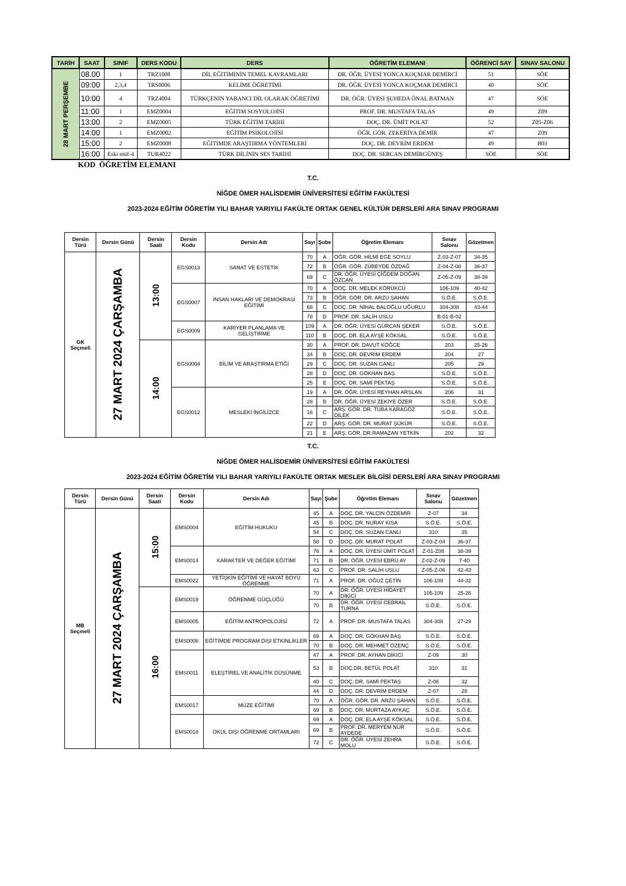| TARİH | SAAT | SINIF | DERS KODU | DERS | ÖĞRETİM ELEMANI | ÖĞRENCİ SAY | SINAV SALONU |
| --- | --- | --- | --- | --- | --- | --- | --- |
| 28 MART PERŞEMBE | 08.00 | 1 | TRZ1008 | DİL EĞİTİMİNİN TEMEL KAVRAMLARI | DR. ÖĞR. ÜYESİ YONCA KOÇMAR DEMİRCİ | 51 | SÖE |
| | 09:00 | 2,3,4 | TRS0006 | KELİME ÖĞRETİMİ | DR. ÖĞR. ÜYESİ YONCA KOÇMAR DEMİRCİ | 40 | SÖE |
| | 10:00 | 4 | TRZ4004 | TÜRKÇENİN YABANCI DİL OLARAK ÖĞRETİMİ | DR. ÖĞR. ÜYESİ ŞUHEDA ÖNAL BATMAN | 47 | SÖE |
| | 11:00 | 1 | EMZ0004 | EĞİTİM SOSYOLOJİSİ | PROF. DR. MUSTAFA TALAS | 49 | Z09 |
| | 13:00 | 2 | EMZ0005 | TÜRK EĞİTİM TARİHİ | DOÇ. DR. ÜMİT POLAT | 52 | Z05-Z06 |
| | 14:00 | 1 | EMZ0002 | EĞİTİM PSİKOLOJİSİ | ÖĞR. GÖR. ZEKERİYA DEMİR | 47 | Z09 |
| | 15:00 | 2 | EMZ0008 | EĞİTİMDE ARAŞTIRMA YÖNTEMLERİ | DOÇ. DR. DEVRİM ERDEM | 49 | B03 |
| | 16:00 | Eski müf-4 | TUR4022 | TÜRK DİLİNİN SES TARİHİ | DOÇ. DR. SERCAN DEMİRGÜNEŞ | SÖE | SÖE |
KOD ÖĞRETİM ELEMANI
T.C.
NİĞDE ÖMER HALİSDEMİR ÜNİVERSİTESİ EĞİTİM FAKÜLTESİ
2023-2024 EĞİTİM ÖĞRETİM YILI BAHAR YARIYILI FAKÜLTE ORTAK GENEL KÜLTÜR DERSLERİ ARA SINAV PROGRAMI
| Dersin Türü | Dersin Günü | Dersin Saati | Dersin Kodu | Dersin Adı | Sayı | Şube | Öğretim Elemanı | Sınav Salonu | Gözetmen |
| --- | --- | --- | --- | --- | --- | --- | --- | --- | --- |
| GK Seçmeli | 27 MART 2024 ÇARŞAMBA | 13:00 | EGS0013 | SANAT VE ESTETİK | 70 | A | ÖĞR. GÖR. HİLMİ EGE SOYLU | Z-03-Z-07 | 34-35 |
| | | | | | 72 | B | ÖĞR. GÖR. ZÜBEYDE ÖZDAĞ | Z-04-Z-08 | 36-37 |
| | | | | | 69 | C | DR. ÖĞR. ÜYESİ ÇİĞDEM DOĞAN ÖZCAN | Z-05-Z-09 | 38-39 |
| | | | EGS0007 | İNSAN HAKLARI VE DEMOKRASİ EĞİTİMİ | 70 | A | DOÇ. DR. MELEK KÖRÜKCÜ | 106-109 | 40-42 |
| | | | | | 73 | B | ÖĞR. GÖR. DR. ARZU ŞAHAN | S.Ö.E. | S.Ö.E. |
| | | | | | 68 | C | DOÇ. DR. NİHAL BALOĞLU UĞURLU | 304-308 | 43-44 |
| | | | | | 78 | D | PROF. DR. SALİH USLU | B-01-B-02 | |
| | | | EGS0009 | KARİYER PLANLAMA VE GELİŞTİRME | 109 | A | DR. ÖĞR. ÜYESİ GÜRCAN ŞEKER | S.Ö.E. | S.Ö.E. |
| | | | | | 110 | B | DOÇ. DR. ELA AYŞE KÖKSAL | S.Ö.E. | S.Ö.E. |
| | | 14:00 | EGS0004 | BİLİM VE ARAŞTIRMA ETİĞİ | 30 | A | PROF. DR. DAVUT KÖĞCE | 203 | 25-26 |
| | | | | | 34 | B | DOÇ. DR. DEVRİM ERDEM | 204 | 27 |
| | | | | | 29 | C | DOÇ. DR. SUZAN CANLI | 205 | 29 |
| | | | | | 28 | D | DOÇ. DR. GÖKHAN BAŞ | S.Ö.E. | S.Ö.E. |
| | | | | | 25 | E | DOÇ. DR. SAMİ PEKTAŞ | S.Ö.E. | S.Ö.E. |
| | | | EGS0012 | MESLEKİ İNGİLİZCE | 19 | A | DR. ÖĞR. ÜYESİ REYHAN ARSLAN | 206 | 31 |
| | | | | | 28 | B | DR. ÖĞR. ÜYESİ ZEKİYE ÖZER | S.Ö.E. | S.Ö.E. |
| | | | | | 16 | C | ARŞ. GÖR. DR. TUBA KARAGÖZ DİLEK | S.Ö.E. | S.Ö.E. |
| | | | | | 22 | D | ARŞ. GÖR. DR. MURAT ŞÜKÜR | S.Ö.E. | S.Ö.E. |
| | | | | | 21 | E | ARŞ. GÖR. DR.RAMAZAN YETKİN | 202 | 32 |
T.C.
NİĞDE ÖMER HALİSDEMİR ÜNİVERSİTESİ EĞİTİM FAKÜLTESİ
2023-2024 EĞİTİM ÖĞRETİM YILI BAHAR YARIYILI FAKÜLTE ORTAK MESLEK BİLGİSİ DERSLERİ ARA SINAV PROGRAMI
| Dersin Türü | Dersin Günü | Dersin Saati | Dersin Kodu | Dersin Adı | Sayı | Şube | Öğretim Elemanı | Sınav Salonu | Gözetmen |
| --- | --- | --- | --- | --- | --- | --- | --- | --- | --- |
| MB Seçmeli | 27 MART 2024 ÇARŞAMBA | 15:00 | EMS0004 | EĞİTİM HUKUKU | 45 | A | DOÇ. DR. YALÇIN ÖZDEMİR | Z-07 | 34 |
| | | | | | 45 | B | DOÇ. DR. NURAY KISA | S.Ö.E. | S.Ö.E. |
| | | | | | 54 | C | DOÇ. DR. SUZAN CANLI | 310 | 35 |
| | | | | | 58 | D | DOÇ. DR. MURAT POLAT | Z-03-Z-04 | 36-37 |
| | | | EMS0014 | KARAKTER VE DEĞER EĞİTİMİ | 76 | A | DOÇ. DR. ÜYESİ ÜMİT POLAT | Z-01-Z08 | 38-39 |
| | | | | | 71 | B | DR. ÖĞR. ÜYESİ EBRU AY | Z-02-Z-09 | 7-40 |
| | | | | | 63 | C | PROF. DR. SALİH USLU | Z-05-Z-06 | 42-43 |
| | | | EMS0022 | YETİŞKİN EĞİTİMİ VE HAYAT BOYU ÖĞRENME | 71 | A | PROF. DR. OĞUZ ÇETİN | 106-109 | 44-32 |
| | | 16:00 | EMS0019 | ÖĞRENME GÜÇLÜĞÜ | 70 | A | DR. ÖĞR. ÜYESİ HİDAYET DİKİCİ | 105-109 | 25-26 |
| | | | | | 70 | B | DR. ÖĞR. ÜYESİ CEBRAİL TURNA | S.Ö.E. | S.Ö.E. |
| | | | EMS0005 | EĞİTİM ANTROPOLOJİSİ | 72 | A | PROF. DR. MUSTAFA TALAS | 304-308 | 27-29 |
| | | | EMS0008 | EĞİTİMDE PROGRAM DIŞI ETKİNLİKLER | 69 | A | DOÇ. DR. GÖKHAN BAŞ | S.Ö.E. | S.Ö.E. |
| | | | | | 70 | B | DOÇ. DR. MEHMET ÖZENÇ | S.Ö.E. | S.Ö.E. |
| | | | EMS0011 | ELEŞTİREL VE ANALİTİK DÜŞÜNME | 47 | A | PROF. DR. AYHAN DİKİCİ | Z-09 | 30 |
| | | | | | 53 | B | DOÇ.DR. BETÜL POLAT | 310 | 31 |
| | | | | | 40 | C | DOÇ. DR. SAMİ PEKTAŞ | Z-08 | 32 |
| | | | | | 44 | D | DOÇ. DR. DEVRİM ERDEM | Z-07 | 28 |
| | | | EMS0017 | MÜZE EĞİTİMİ | 70 | A | ÖĞR. GÖR. DR. ARZU ŞAHAN | S.Ö.E. | S.Ö.E. |
| | | | | | 69 | B | DOÇ. DR. MURTAZA AYKAÇ | S.Ö.E. | S.Ö.E. |
| | | | EMS0018 | OKUL DIŞI ÖĞRENME ORTAMLARI | 69 | A | DOÇ. DR. ELA AYŞE KÖKSAL | S.Ö.E. | S.Ö.E. |
| | | | | | 69 | B | PROF. DR. MERYEM NUR AYDEDE | S.Ö.E. | S.Ö.E. |
| | | | | | 72 | C | DR. ÖĞR. ÜYESİ ZEHRA MOLU | S.Ö.E. | S.Ö.E. |